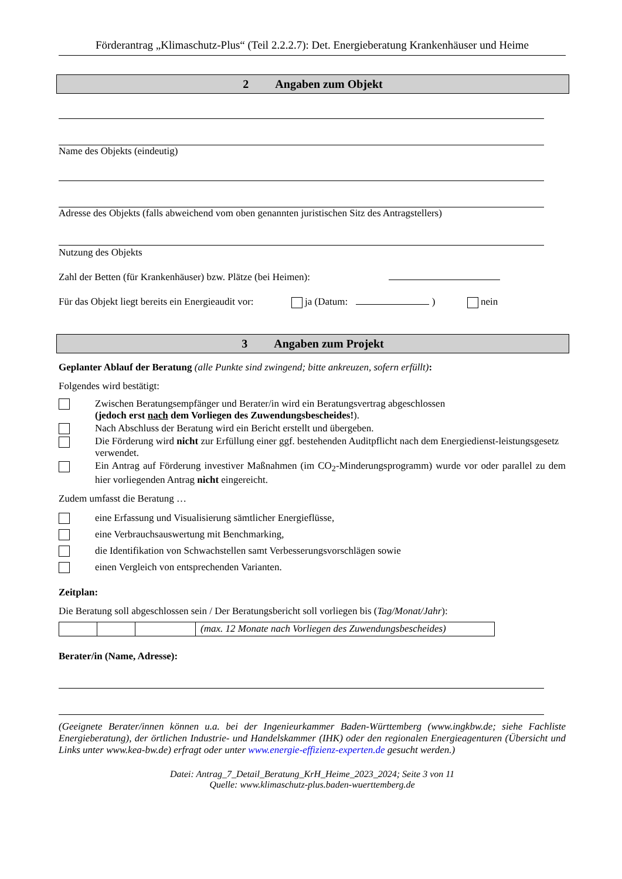Förderantrag „Klimaschutz-Plus“ (Teil 2.2.2.7): Det. Energieberatung Krankenhäuser und Heime
2 Angaben zum Objekt
Name des Objekts (eindeutig)
Adresse des Objekts (falls abweichend vom oben genannten juristischen Sitz des Antragstellers)
Nutzung des Objekts
Zahl der Betten (für Krankenhäuser) bzw. Plätze (bei Heimen):
Für das Objekt liegt bereits ein Energieaudit vor: ja (Datum: ) nein
3 Angaben zum Projekt
Geplanter Ablauf der Beratung (alle Punkte sind zwingend; bitte ankreuzen, sofern erfüllt):
Folgendes wird bestätigt:
Zwischen Beratungsempfänger und Berater/in wird ein Beratungsvertrag abgeschlossen
(jedoch erst nach dem Vorliegen des Zuwendungsbescheides!).
Nach Abschluss der Beratung wird ein Bericht erstellt und übergeben.
Die Förderung wird nicht zur Erfüllung einer ggf. bestehenden Auditpflicht nach dem Energiedienst-leistungsgesetz verwendet.
Ein Antrag auf Förderung investiver Maßnahmen (im CO<sub>2</sub>-Minderungsprogramm) wurde vor oder parallel zu dem hier vorliegenden Antrag nicht eingereicht.
Zudem umfasst die Beratung …
eine Erfassung und Visualisierung sämtlicher Energieflüsse,
eine Verbrauchsauswertung mit Benchmarking,
die Identifikation von Schwachstellen samt Verbesserungsvorschlägen sowie
einen Vergleich von entsprechenden Varianten.
Zeitplan:
Die Beratung soll abgeschlossen sein / Der Beratungsbericht soll vorliegen bis (Tag/Monat/Jahr):
| | | | (max. 12 Monate nach Vorliegen des Zuwendungsbescheides) |
Berater/in (Name, Adresse):
(Geeignete Berater/innen können u.a. bei der Ingenieurkammer Baden-Württemberg (www.ingkbw.de; siehe Fachliste Energieberatung), der örtlichen Industrie- und Handelskammer (IHK) oder den regionalen Energieagenturen (Übersicht und Links unter www.kea-bw.de) erfragt oder unter www.energie-effizienz-experten.de gesucht werden.)
Datei: Antrag_7_Detail_Beratung_KrH_Heime_2023_2024; Seite 3 von 11
Quelle: www.klimaschutz-plus.baden-wuerttemberg.de